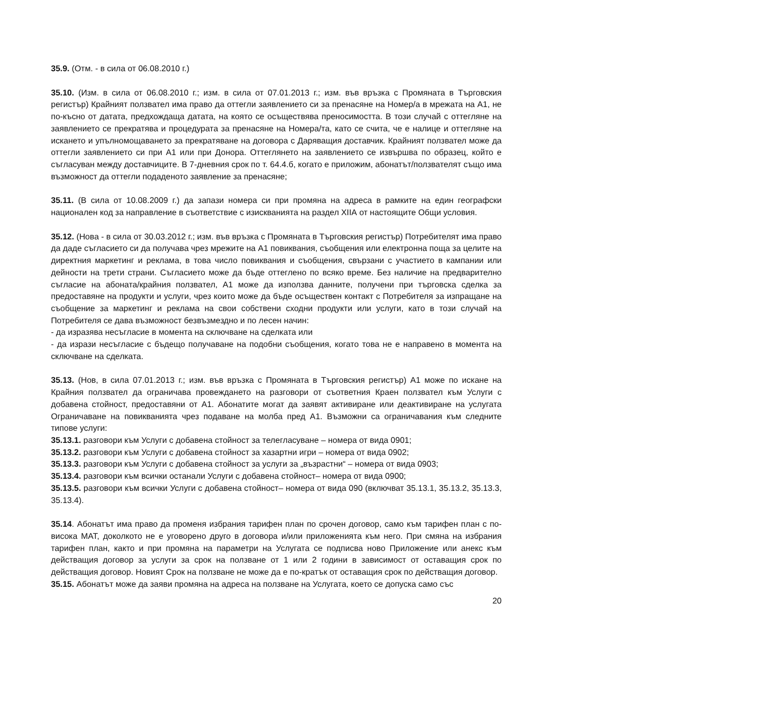35.9. (Отм. - в сила от 06.08.2010 г.)
35.10. (Изм. в сила от 06.08.2010 г.; изм. в сила от 07.01.2013 г.; изм. във връзка с Промяната в Търговския регистър) Крайният ползвател има право да оттегли заявлението си за пренасяне на Номер/а в мрежата на А1, не по-късно от датата, предхождаща датата, на която се осъществява преносимостта. В този случай с оттегляне на заявлението се прекратява и процедурата за пренасяне на Номера/та, като се счита, че е налице и оттегляне на искането и упълномощаването за прекратяване на договора с Даряващия доставчик. Крайният ползвател може да оттегли заявлението си при А1 или при Донора. Оттеглянето на заявлението се извършва по образец, който е съгласуван между доставчиците. В 7-дневния срок по т. 64.4.б, когато е приложим, абонатът/ползвателят също има възможност да оттегли подаденото заявление за пренасяне;
35.11. (В сила от 10.08.2009 г.) да запази номера си при промяна на адреса в рамките на един географски национален код за направление в съответствие с изискванията на раздел XIIА от настоящите Общи условия.
35.12. (Нова - в сила от 30.03.2012 г.; изм. във връзка с Промяната в Търговския регистър) Потребителят има право да даде съгласието си да получава чрез мрежите на А1 повиквания, съобщения или електронна поща за целите на директния маркетинг и реклама, в това число повиквания и съобщения, свързани с участието в кампании или дейности на трети страни. Съгласието може да бъде оттеглено по всяко време. Без наличие на предварително съгласие на абоната/крайния ползвател, А1 може да използва данните, получени при търговска сделка за предоставяне на продукти и услуги, чрез които може да бъде осъществен контакт с Потребителя за изпращане на съобщение за маркетинг и реклама на свои собствени сходни продукти или услуги, като в този случай на Потребителя се дава възможност безвъзмездно и по лесен начин:
- да изразява несъгласие в момента на сключване на сделката или
- да изрази несъгласие с бъдещо получаване на подобни съобщения, когато това не е направено в момента на сключване на сделката.
35.13. (Нов, в сила 07.01.2013 г.; изм. във връзка с Промяната в Търговския регистър) А1 може по искане на Крайния ползвател да ограничава провеждането на разговори от съответния Краен ползвател към Услуги с добавена стойност, предоставяни от А1. Абонатите могат да заявят активиране или деактивиране на услугата Ограничаване на повикванията чрез подаване на молба пред А1. Възможни са ограничавания към следните типове услуги:
35.13.1. разговори към Услуги с добавена стойност за телегласуване – номера от вида 0901;
35.13.2. разговори към Услуги с добавена стойност за хазартни игри – номера от вида 0902;
35.13.3. разговори към Услуги с добавена стойност за услуги за „възрастни“ – номера от вида 0903;
35.13.4. разговори към всички останали Услуги с добавена стойност– номера от вида 0900;
35.13.5. разговори към всички Услуги с добавена стойност– номера от вида 090 (включват 35.13.1, 35.13.2, 35.13.3, 35.13.4).
35.14. Абонатът има право да променя избрания тарифен план по срочен договор, само към тарифен план с по-висока МАТ, доколкото не е уговорено друго в договора и/или приложенията към него. При смяна на избрания тарифен план, както и при промяна на параметри на Услугата се подписва ново Приложение или анекс към действащия договор за услуги за срок на ползване от 1 или 2 години в зависимост от оставащия срок по действащия договор. Новият Срок на ползване не може да е по-кратък от оставащия срок по действащия договор.
35.15. Абонатът може да заяви промяна на адреса на ползване на Услугата, което се допуска само със
20